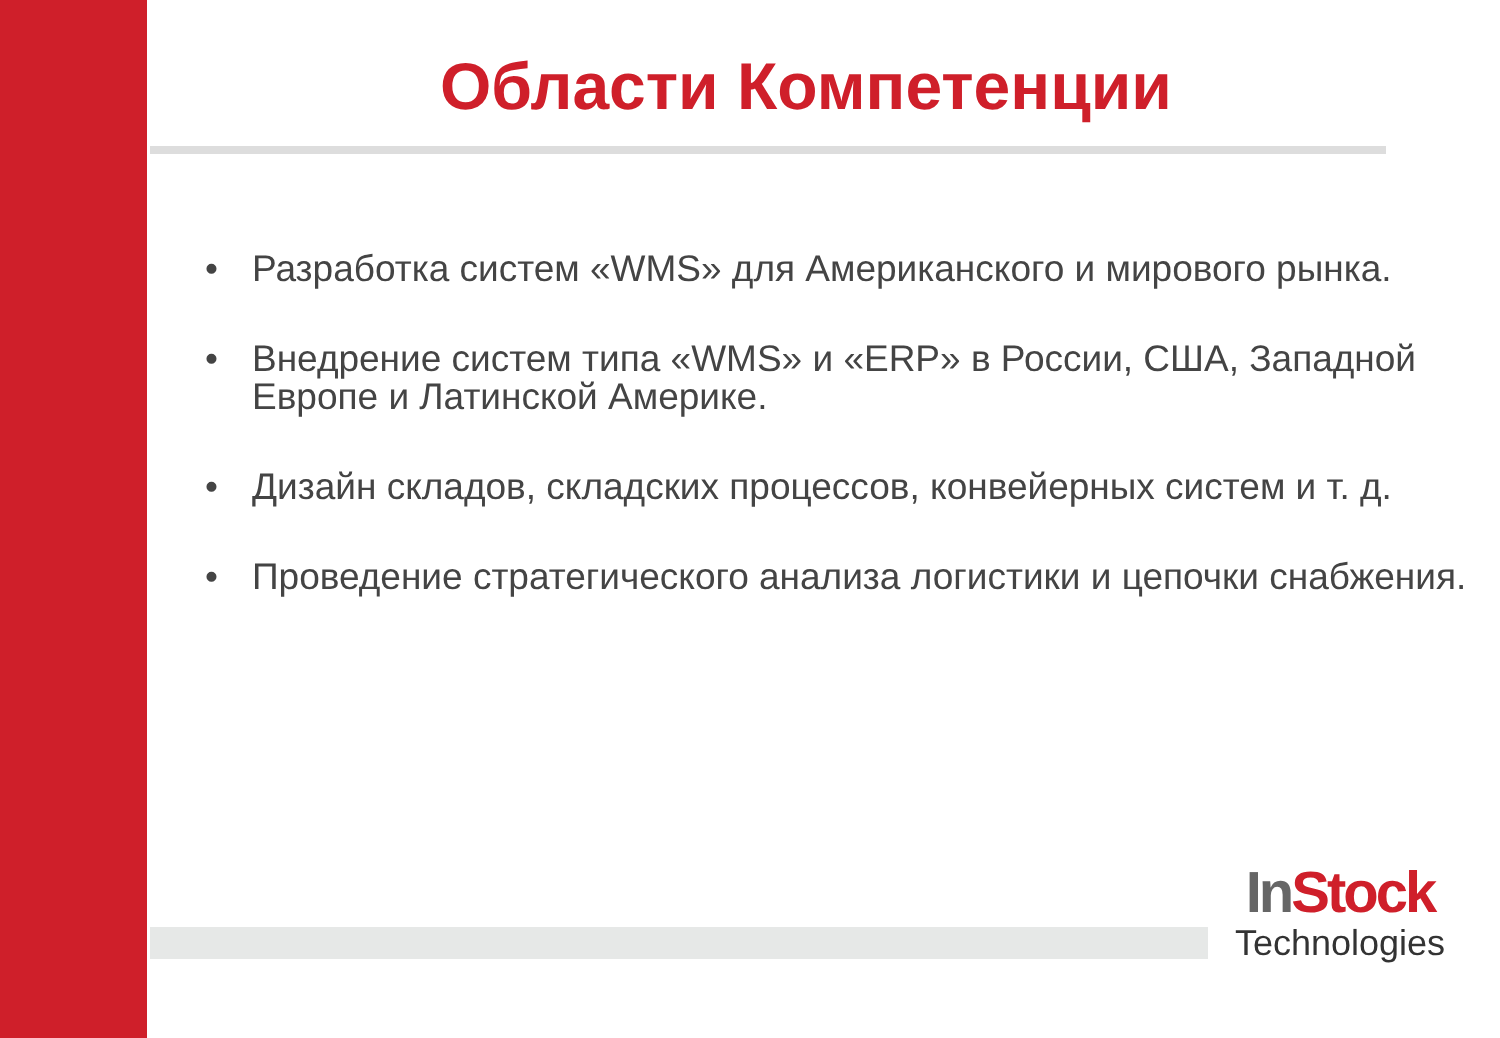Области Компетенции
• Разработка систем «WMS» для Американского и мирового рынка.
• Внедрение систем типа «WMS» и «ERP» в России, США, Западной Европе и Латинской Америке.
• Дизайн складов, складских процессов, конвейерных систем и т. д.
• Проведение стратегического анализа логистики и цепочки снабжения.
In Stock
Technologies